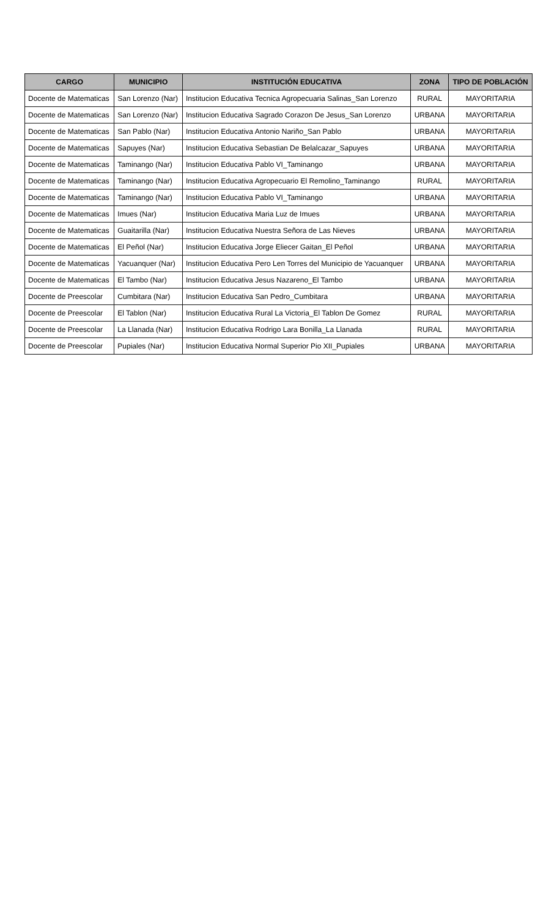| CARGO | MUNICIPIO | INSTITUCIÓN EDUCATIVA | ZONA | TIPO DE POBLACIÓN |
| --- | --- | --- | --- | --- |
| Docente de Matematicas | San Lorenzo (Nar) | Institucion Educativa Tecnica Agropecuaria Salinas_San Lorenzo | RURAL | MAYORITARIA |
| Docente de Matematicas | San Lorenzo (Nar) | Institucion Educativa Sagrado Corazon De Jesus_San Lorenzo | URBANA | MAYORITARIA |
| Docente de Matematicas | San Pablo (Nar) | Institucion Educativa Antonio Nariño_San Pablo | URBANA | MAYORITARIA |
| Docente de Matematicas | Sapuyes (Nar) | Institucion Educativa Sebastian De Belalcazar_Sapuyes | URBANA | MAYORITARIA |
| Docente de Matematicas | Taminango (Nar) | Institucion Educativa Pablo VI_Taminango | URBANA | MAYORITARIA |
| Docente de Matematicas | Taminango (Nar) | Institucion Educativa Agropecuario El Remolino_Taminango | RURAL | MAYORITARIA |
| Docente de Matematicas | Taminango (Nar) | Institucion Educativa Pablo VI_Taminango | URBANA | MAYORITARIA |
| Docente de Matematicas | Imues (Nar) | Institucion Educativa Maria Luz de Imues | URBANA | MAYORITARIA |
| Docente de Matematicas | Guaitarilla (Nar) | Institucion Educativa Nuestra Señora de Las Nieves | URBANA | MAYORITARIA |
| Docente de Matematicas | El Peñol (Nar) | Institucion Educativa Jorge Eliecer Gaitan_El Peñol | URBANA | MAYORITARIA |
| Docente de Matematicas | Yacuanquer (Nar) | Institucion Educativa Pero Len Torres del Municipio de Yacuanquer | URBANA | MAYORITARIA |
| Docente de Matematicas | El Tambo (Nar) | Institucion Educativa Jesus Nazareno_El Tambo | URBANA | MAYORITARIA |
| Docente de Preescolar | Cumbitara (Nar) | Institucion Educativa San Pedro_Cumbitara | URBANA | MAYORITARIA |
| Docente de Preescolar | El Tablon (Nar) | Institucion Educativa Rural La Victoria_El Tablon De Gomez | RURAL | MAYORITARIA |
| Docente de Preescolar | La Llanada (Nar) | Institucion Educativa Rodrigo Lara Bonilla_La Llanada | RURAL | MAYORITARIA |
| Docente de Preescolar | Pupiales (Nar) | Institucion Educativa Normal Superior Pio XII_Pupiales | URBANA | MAYORITARIA |